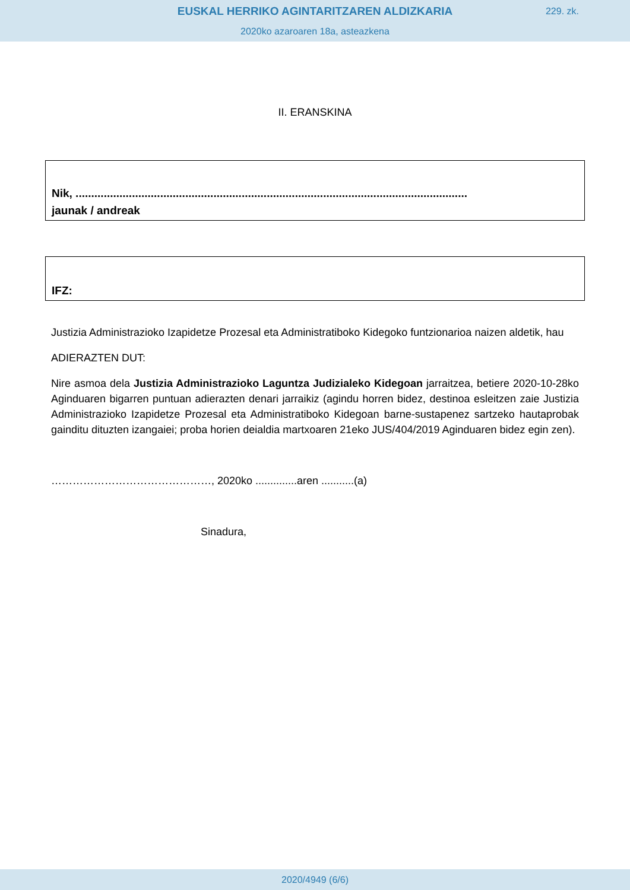EUSKAL HERRIKO AGINTARITZAREN ALDIZKARIA
229. zk.
2020ko azaroaren 18a, asteazkena
II. ERANSKINA
Nik, .............................................................................................................................
jaunak / andreak
IFZ:
Justizia Administrazioko Izapidetze Prozesal eta Administratiboko Kidegoko funtzionarioa naizen aldetik, hau
ADIERAZTEN DUT:
Nire asmoa dela Justizia Administrazioko Laguntza Judizialeko Kidegoan jarraitzea, betiere 2020-10-28ko Aginduaren bigarren puntuan adierazten denari jarraikiz (agindu horren bidez, destinoa esleitzen zaie Justizia Administrazioko Izapidetze Prozesal eta Administratiboko Kidegoan barne-sustapenez sartzeko hautaprobak gainditu dituzten izangaiei; proba horien deialdia martxoaren 21eko JUS/404/2019 Aginduaren bidez egin zen).
………………………………………, 2020ko ..............aren ...........(a)
Sinadura,
2020/4949 (6/6)